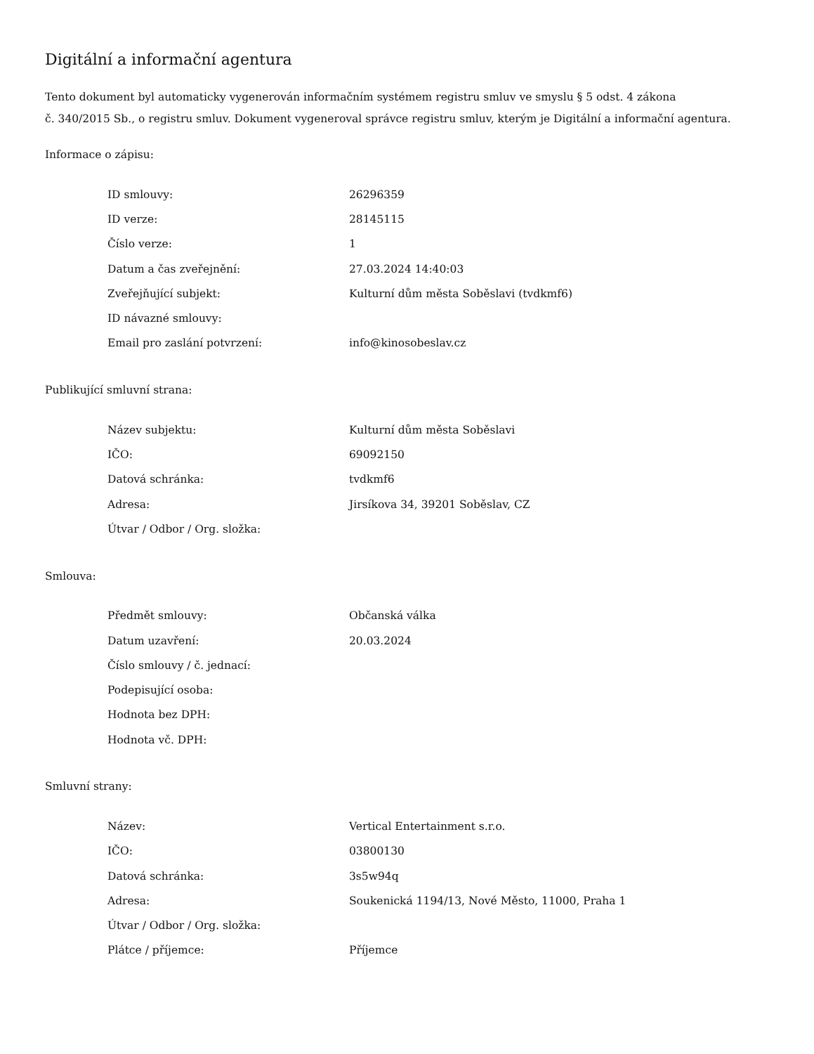Digitální a informační agentura
Tento dokument byl automaticky vygenerován informačním systémem registru smluv ve smyslu § 5 odst. 4 zákona
č. 340/2015 Sb., o registru smluv. Dokument vygeneroval správce registru smluv, kterým je Digitální a informační agentura.
Informace o zápisu:
| ID smlouvy: | 26296359 |
| ID verze: | 28145115 |
| Číslo verze: | 1 |
| Datum a čas zveřejnění: | 27.03.2024 14:40:03 |
| Zveřejňující subjekt: | Kulturní dům města Soběslavi (tvdkmf6) |
| ID návazné smlouvy: | |
| Email pro zaslání potvrzení: | info@kinosobeslav.cz |
Publikující smluvní strana:
| Název subjektu: | Kulturní dům města Soběslavi |
| IČO: | 69092150 |
| Datová schránka: | tvdkmf6 |
| Adresa: | Jirsíkova 34, 39201 Soběslav, CZ |
| Útvar / Odbor / Org. složka: | |
Smlouva:
| Předmět smlouvy: | Občanská válka |
| Datum uzavření: | 20.03.2024 |
| Číslo smlouvy / č. jednací: | |
| Podepisující osoba: | |
| Hodnota bez DPH: | |
| Hodnota vč. DPH: | |
Smluvní strany:
| Název: | Vertical Entertainment s.r.o. |
| IČO: | 03800130 |
| Datová schránka: | 3s5w94q |
| Adresa: | Soukenická 1194/13, Nové Město, 11000, Praha 1 |
| Útvar / Odbor / Org. složka: | |
| Plátce / příjemce: | Příjemce |